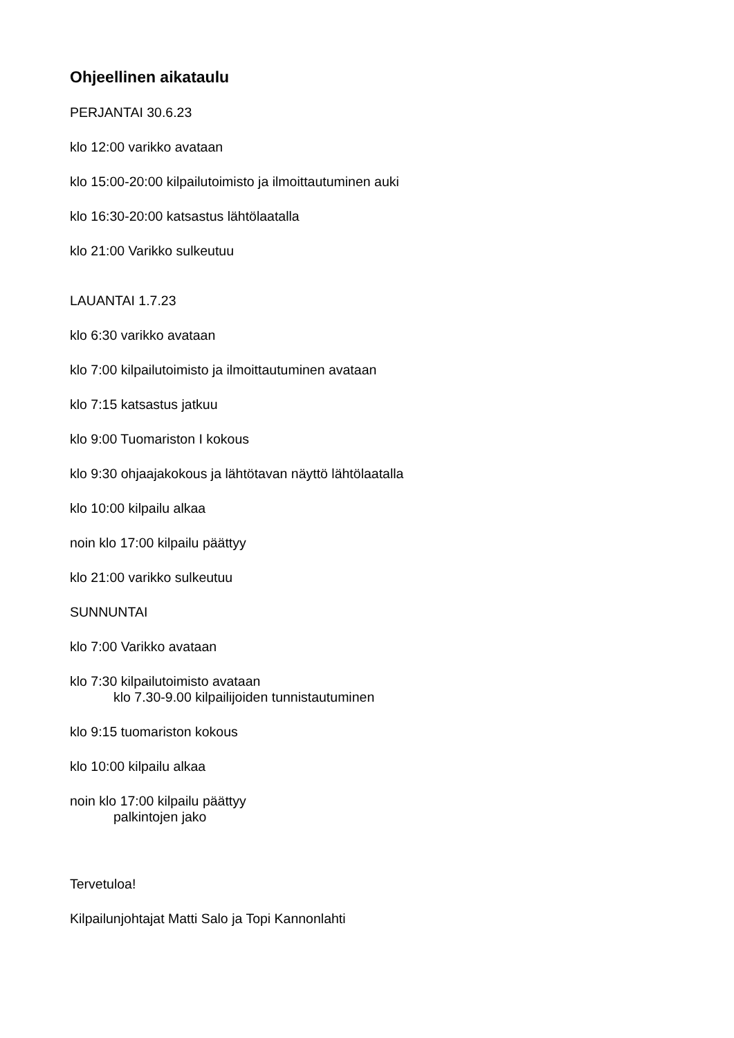Ohjeellinen aikataulu
PERJANTAI 30.6.23
klo 12:00 varikko avataan
klo 15:00-20:00 kilpailutoimisto ja ilmoittautuminen auki
klo 16:30-20:00 katsastus lähtölaatalla
klo 21:00 Varikko sulkeutuu
LAUANTAI 1.7.23
klo 6:30 varikko avataan
klo 7:00 kilpailutoimisto ja ilmoittautuminen avataan
klo 7:15 katsastus jatkuu
klo 9:00 Tuomariston I kokous
klo 9:30 ohjaajakokous ja lähtötavan näyttö lähtölaatalla
klo 10:00 kilpailu alkaa
noin klo 17:00 kilpailu päättyy
klo 21:00 varikko sulkeutuu
SUNNUNTAI
klo 7:00 Varikko avataan
klo 7:30 kilpailutoimisto avataan
klo 7.30-9.00 kilpailijoiden tunnistautuminen
klo 9:15 tuomariston kokous
klo 10:00 kilpailu alkaa
noin klo 17:00 kilpailu päättyy
palkintojen jako
Tervetuloa!
Kilpailunjohtajat Matti Salo ja Topi Kannonlahti